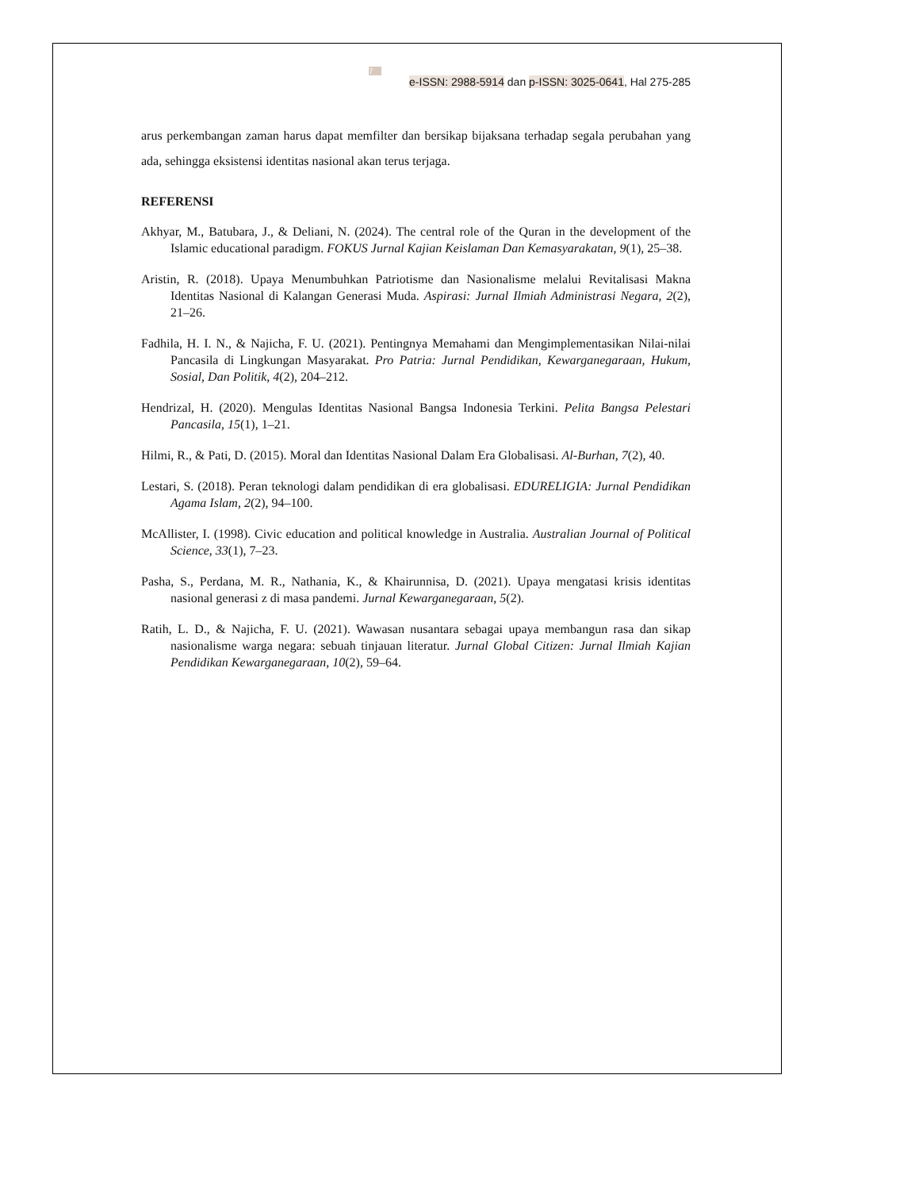7
e-ISSN: 2988-5914 dan p-ISSN: 3025-0641, Hal 275-285
arus perkembangan zaman harus dapat memfilter dan bersikap bijaksana terhadap segala perubahan yang ada, sehingga eksistensi identitas nasional akan terus terjaga.
REFERENSI
Akhyar, M., Batubara, J., & Deliani, N. (2024). The central role of the Quran in the development of the Islamic educational paradigm. FOKUS Jurnal Kajian Keislaman Dan Kemasyarakatan, 9(1), 25–38.
Aristin, R. (2018). Upaya Menumbuhkan Patriotisme dan Nasionalisme melalui Revitalisasi Makna Identitas Nasional di Kalangan Generasi Muda. Aspirasi: Jurnal Ilmiah Administrasi Negara, 2(2), 21–26.
Fadhila, H. I. N., & Najicha, F. U. (2021). Pentingnya Memahami dan Mengimplementasikan Nilai-nilai Pancasila di Lingkungan Masyarakat. Pro Patria: Jurnal Pendidikan, Kewarganegaraan, Hukum, Sosial, Dan Politik, 4(2), 204–212.
Hendrizal, H. (2020). Mengulas Identitas Nasional Bangsa Indonesia Terkini. Pelita Bangsa Pelestari Pancasila, 15(1), 1–21.
Hilmi, R., & Pati, D. (2015). Moral dan Identitas Nasional Dalam Era Globalisasi. Al-Burhan, 7(2), 40.
Lestari, S. (2018). Peran teknologi dalam pendidikan di era globalisasi. EDURELIGIA: Jurnal Pendidikan Agama Islam, 2(2), 94–100.
McAllister, I. (1998). Civic education and political knowledge in Australia. Australian Journal of Political Science, 33(1), 7–23.
Pasha, S., Perdana, M. R., Nathania, K., & Khairunnisa, D. (2021). Upaya mengatasi krisis identitas nasional generasi z di masa pandemi. Jurnal Kewarganegaraan, 5(2).
Ratih, L. D., & Najicha, F. U. (2021). Wawasan nusantara sebagai upaya membangun rasa dan sikap nasionalisme warga negara: sebuah tinjauan literatur. Jurnal Global Citizen: Jurnal Ilmiah Kajian Pendidikan Kewarganegaraan, 10(2), 59–64.